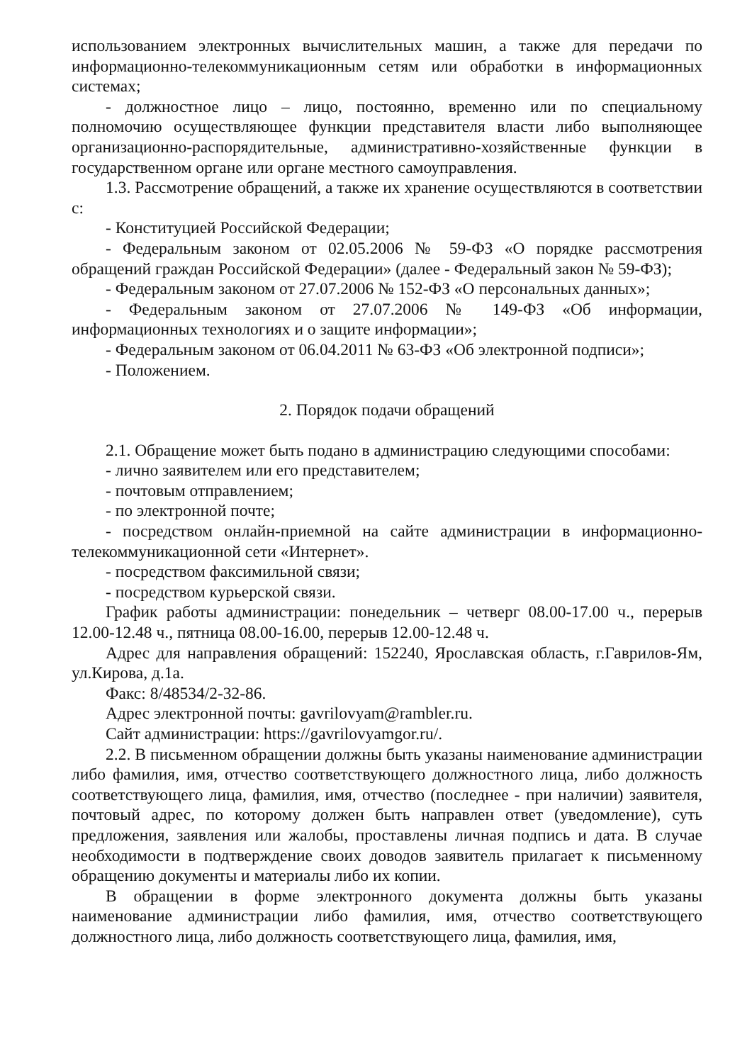использованием электронных вычислительных машин, а также для передачи по информационно-телекоммуникационным сетям или обработки в информационных системах;
- должностное лицо – лицо, постоянно, временно или по специальному полномочию осуществляющее функции представителя власти либо выполняющее организационно-распорядительные, административно-хозяйственные функции в государственном органе или органе местного самоуправления.
1.3. Рассмотрение обращений, а также их хранение осуществляются в соответствии с:
- Конституцией Российской Федерации;
- Федеральным законом от 02.05.2006 № 59-ФЗ «О порядке рассмотрения обращений граждан Российской Федерации» (далее - Федеральный закон № 59-ФЗ);
- Федеральным законом от 27.07.2006 № 152-ФЗ «О персональных данных»;
- Федеральным законом от 27.07.2006 № 149-ФЗ «Об информации, информационных технологиях и о защите информации»;
- Федеральным законом от 06.04.2011 № 63-ФЗ «Об электронной подписи»;
- Положением.
2. Порядок подачи обращений
2.1. Обращение может быть подано в администрацию следующими способами:
- лично заявителем или его представителем;
- почтовым отправлением;
- по электронной почте;
- посредством онлайн-приемной на сайте администрации в информационно-телекоммуникационной сети «Интернет».
- посредством факсимильной связи;
- посредством курьерской связи.
График работы администрации: понедельник – четверг 08.00-17.00 ч., перерыв 12.00-12.48 ч., пятница 08.00-16.00, перерыв 12.00-12.48 ч.
Адрес для направления обращений: 152240, Ярославская область, г.Гаврилов-Ям, ул.Кирова, д.1а.
Факс: 8/48534/2-32-86.
Адрес электронной почты: gavrilovyam@rambler.ru.
Сайт администрации: https://gavrilovyamgor.ru/.
2.2. В письменном обращении должны быть указаны наименование администрации либо фамилия, имя, отчество соответствующего должностного лица, либо должность соответствующего лица, фамилия, имя, отчество (последнее - при наличии) заявителя, почтовый адрес, по которому должен быть направлен ответ (уведомление), суть предложения, заявления или жалобы, проставлены личная подпись и дата. В случае необходимости в подтверждение своих доводов заявитель прилагает к письменному обращению документы и материалы либо их копии.
В обращении в форме электронного документа должны быть указаны наименование администрации либо фамилия, имя, отчество соответствующего должностного лица, либо должность соответствующего лица, фамилия, имя,